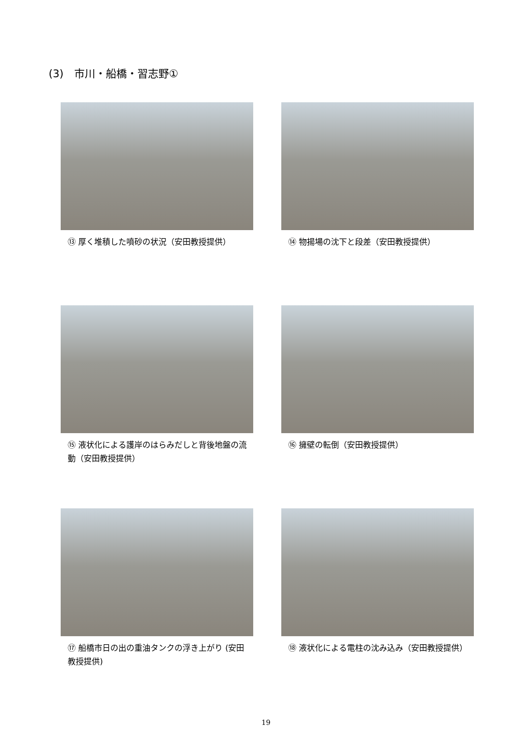(3)　市川・船橋・習志野①
⑬ 厚く堆積した噴砂の状況（安田教授提供）
⑭ 物揚場の沈下と段差（安田教授提供）
⑮ 液状化による護岸のはらみだしと背後地盤の流動（安田教授提供）
⑯ 擁壁の転倒（安田教授提供）
⑰ 船橋市日の出の重油タンクの浮き上がり (安田教授提供)
⑱ 液状化による電柱の沈み込み（安田教授提供）
19